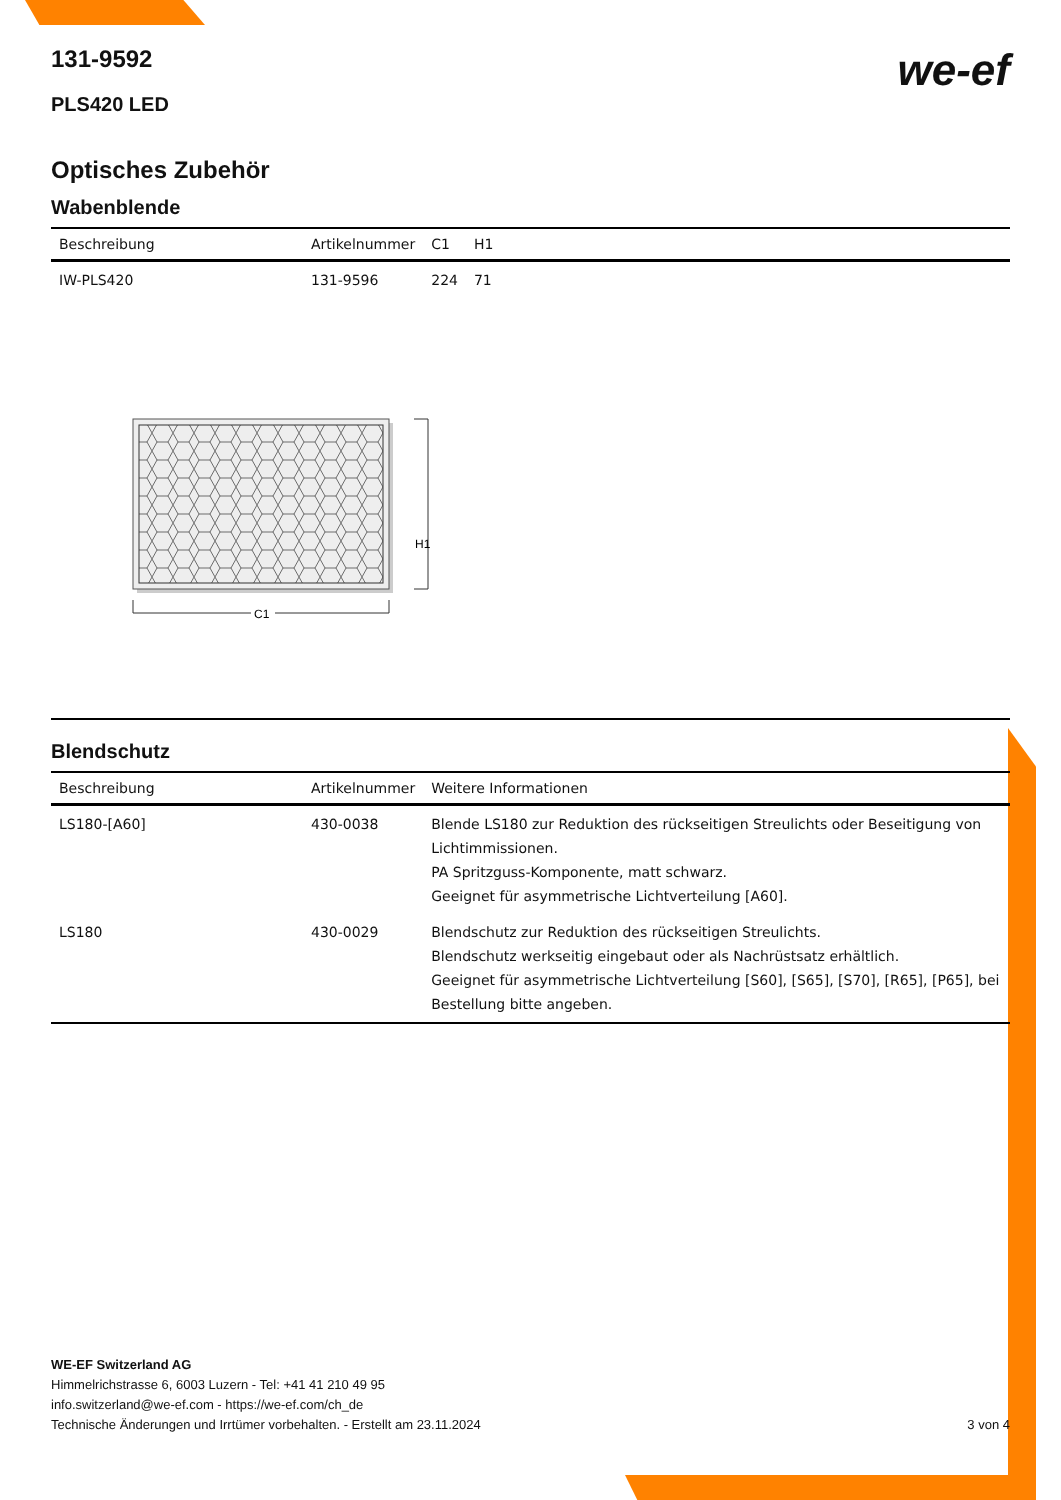we-ef
131-9592
PLS420 LED
Optisches Zubehör
Wabenblende
| Beschreibung | Artikelnummer | C1 | H1 |
| --- | --- | --- | --- |
| IW-PLS420 | 131-9596 | 224 | 71 |
H1
C1
Blendschutz
| Beschreibung | Artikelnummer | Weitere Informationen |
| --- | --- | --- |
| LS180-[A60] | 430-0038 | Blende LS180 zur Reduktion des rückseitigen Streulichts oder Beseitigung von Lichtimmissionen. PA Spritzguss-Komponente, matt schwarz. Geeignet für asymmetrische Lichtverteilung [A60]. |
| LS180 | 430-0029 | Blendschutz zur Reduktion des rückseitigen Streulichts. Blendschutz werkseitig eingebaut oder als Nachrüstsatz erhältlich. Geeignet für asymmetrische Lichtverteilung [S60], [S65], [S70], [R65], [P65], bei Bestellung bitte angeben. |
WE-EF Switzerland AG
Himmelrichstrasse 6, 6003 Luzern - Tel: +41 41 210 49 95
info.switzerland@we-ef.com - https://we-ef.com/ch_de
Technische Änderungen und Irrtümer vorbehalten. - Erstellt am 23.11.2024 3 von 4